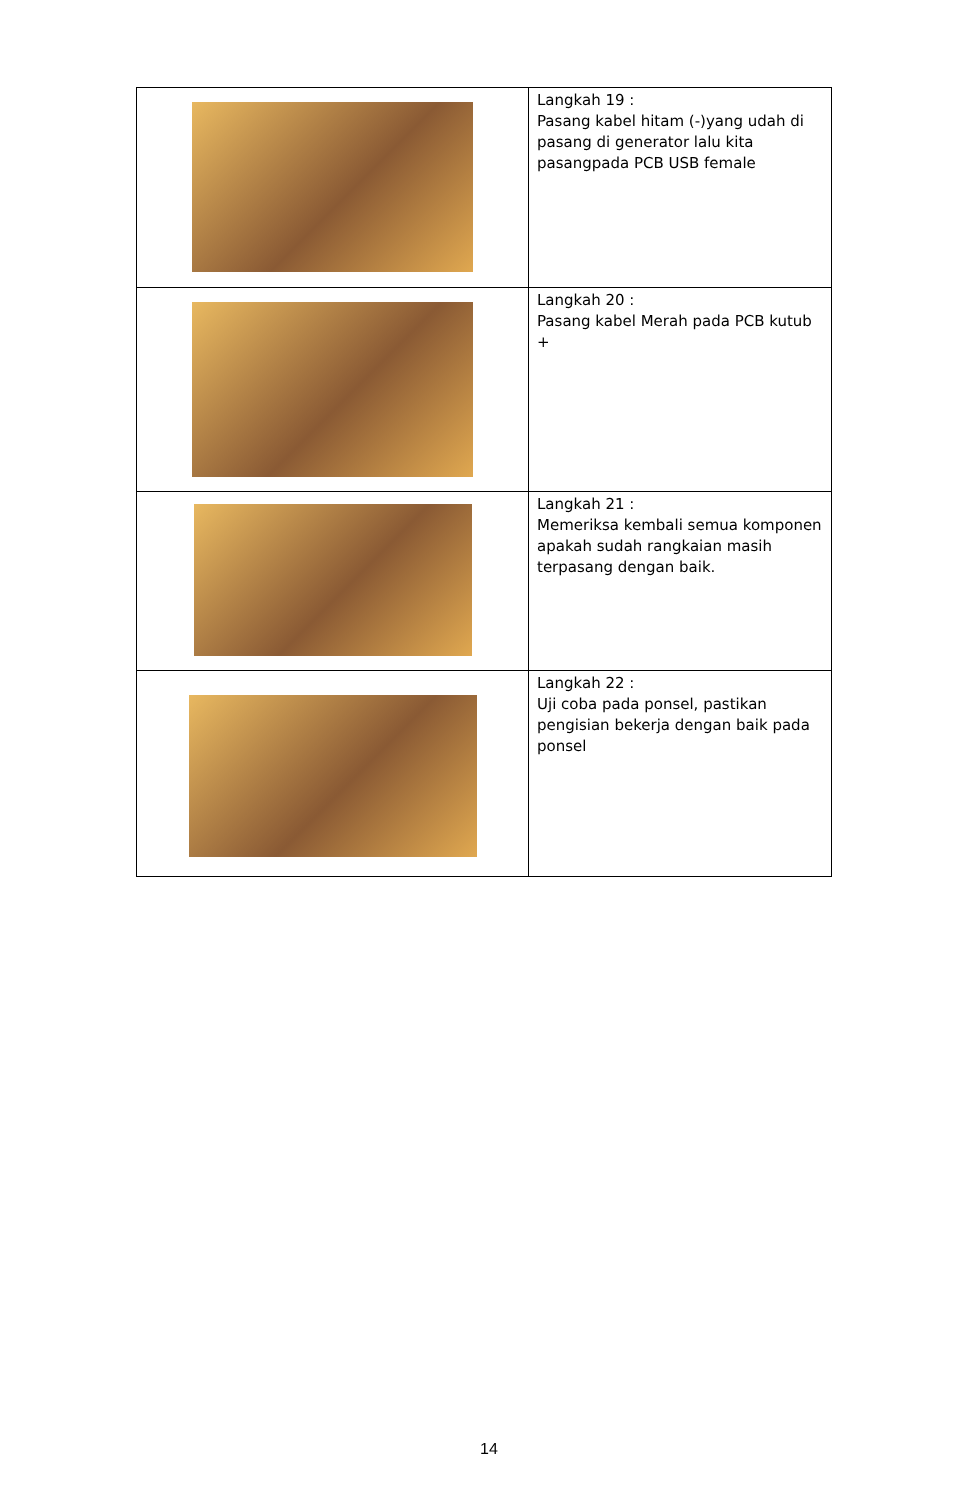| | Langkah 19 : Pasang kabel hitam (-)yang udah di pasang di generator lalu kita pasangpada PCB USB female |
| | Langkah 20 : Pasang kabel Merah pada PCB kutub + |
| | Langkah 21 : Memeriksa kembali semua komponen apakah sudah rangkaian masih terpasang dengan baik. |
| | Langkah 22 : Uji coba pada ponsel, pastikan pengisian bekerja dengan baik pada ponsel |
14